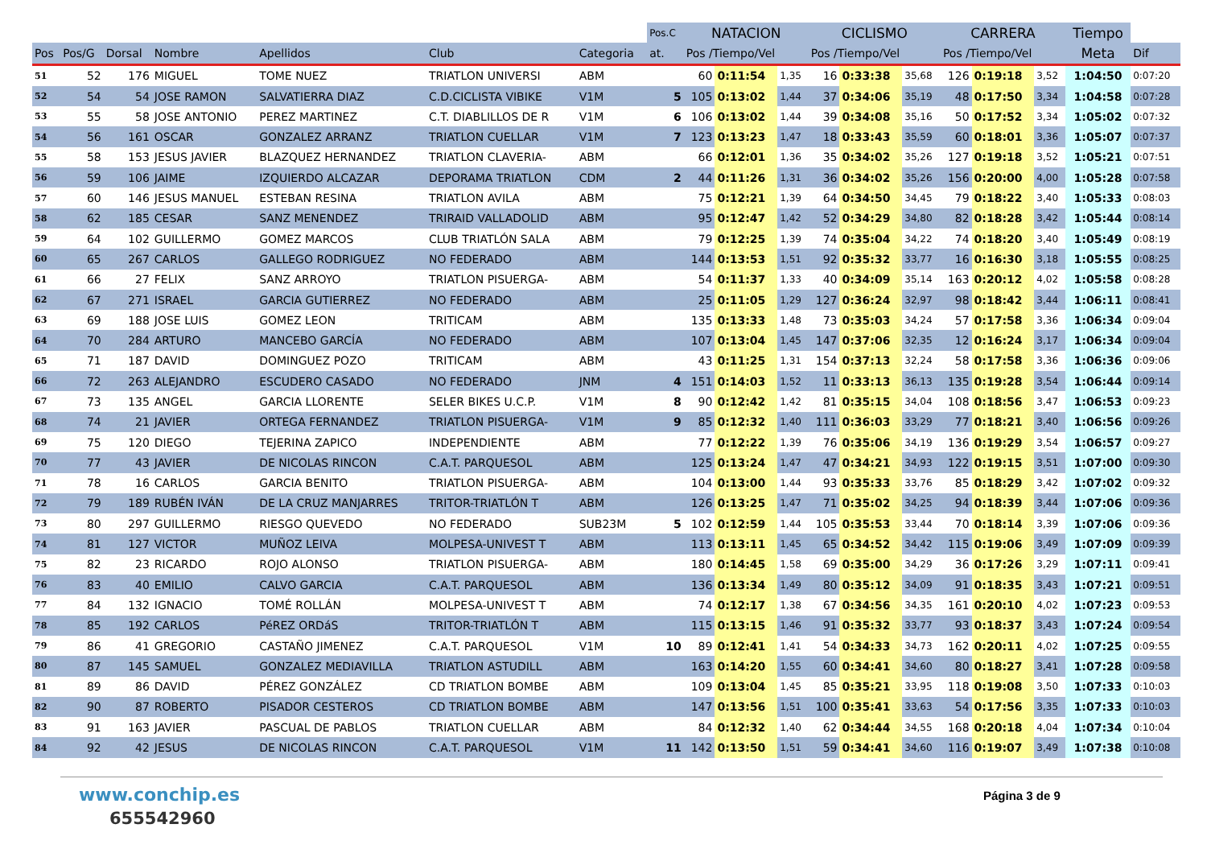| | | | | | | | Pos.C | NATACION | | | CICLISMO | | | CARRERA | | | Tiempo | |
| --- | --- | --- | --- | --- | --- | --- | --- | --- | --- | --- | --- | --- | --- | --- | --- | --- | --- | --- |
| Pos | Pos/G | Dorsal | Nombre | Apellidos | Club | Categoria | at. | Pos /Tiempo/Vel | | | Pos /Tiempo/Vel | | | Pos /Tiempo/Vel | | | Meta | Dif |
| 51 | 52 | 176 | MIGUEL | TOME NUEZ | TRIATLON UNIVERSI | ABM | | 60 | 0:11:54 | 1,35 | 16 | 0:33:38 | 35,68 | 126 | 0:19:18 | 3,52 | 1:04:50 | 0:07:20 |
| 52 | 54 | 54 | JOSE RAMON | SALVATIERRA DIAZ | C.D.CICLISTA VIBIKE | V1M | 5 | 105 | 0:13:02 | 1,44 | 37 | 0:34:06 | 35,19 | 48 | 0:17:50 | 3,34 | 1:04:58 | 0:07:28 |
| 53 | 55 | 58 | JOSE ANTONIO | PEREZ MARTINEZ | C.T. DIABLILLOS DE R | V1M | 6 | 106 | 0:13:02 | 1,44 | 39 | 0:34:08 | 35,16 | 50 | 0:17:52 | 3,34 | 1:05:02 | 0:07:32 |
| 54 | 56 | 161 | OSCAR | GONZALEZ ARRANZ | TRIATLON CUELLAR | V1M | 7 | 123 | 0:13:23 | 1,47 | 18 | 0:33:43 | 35,59 | 60 | 0:18:01 | 3,36 | 1:05:07 | 0:07:37 |
| 55 | 58 | 153 | JESUS JAVIER | BLAZQUEZ HERNANDEZ | TRIATLON CLAVERIA- | ABM | | 66 | 0:12:01 | 1,36 | 35 | 0:34:02 | 35,26 | 127 | 0:19:18 | 3,52 | 1:05:21 | 0:07:51 |
| 56 | 59 | 106 | JAIME | IZQUIERDO ALCAZAR | DEPORAMA TRIATLON | CDM | 2 | 44 | 0:11:26 | 1,31 | 36 | 0:34:02 | 35,26 | 156 | 0:20:00 | 4,00 | 1:05:28 | 0:07:58 |
| 57 | 60 | 146 | JESUS MANUEL | ESTEBAN RESINA | TRIATLON AVILA | ABM | | 75 | 0:12:21 | 1,39 | 64 | 0:34:50 | 34,45 | 79 | 0:18:22 | 3,40 | 1:05:33 | 0:08:03 |
| 58 | 62 | 185 | CESAR | SANZ MENENDEZ | TRIRAID VALLADOLID | ABM | | 95 | 0:12:47 | 1,42 | 52 | 0:34:29 | 34,80 | 82 | 0:18:28 | 3,42 | 1:05:44 | 0:08:14 |
| 59 | 64 | 102 | GUILLERMO | GOMEZ MARCOS | CLUB TRIATLÓN SALA | ABM | | 79 | 0:12:25 | 1,39 | 74 | 0:35:04 | 34,22 | 74 | 0:18:20 | 3,40 | 1:05:49 | 0:08:19 |
| 60 | 65 | 267 | CARLOS | GALLEGO RODRIGUEZ | NO FEDERADO | ABM | | 144 | 0:13:53 | 1,51 | 92 | 0:35:32 | 33,77 | 16 | 0:16:30 | 3,18 | 1:05:55 | 0:08:25 |
| 61 | 66 | 27 | FELIX | SANZ ARROYO | TRIATLON PISUERGA- | ABM | | 54 | 0:11:37 | 1,33 | 40 | 0:34:09 | 35,14 | 163 | 0:20:12 | 4,02 | 1:05:58 | 0:08:28 |
| 62 | 67 | 271 | ISRAEL | GARCIA GUTIERREZ | NO FEDERADO | ABM | | 25 | 0:11:05 | 1,29 | 127 | 0:36:24 | 32,97 | 98 | 0:18:42 | 3,44 | 1:06:11 | 0:08:41 |
| 63 | 69 | 188 | JOSE LUIS | GOMEZ LEON | TRITICAM | ABM | | 135 | 0:13:33 | 1,48 | 73 | 0:35:03 | 34,24 | 57 | 0:17:58 | 3,36 | 1:06:34 | 0:09:04 |
| 64 | 70 | 284 | ARTURO | MANCEBO GARCÍA | NO FEDERADO | ABM | | 107 | 0:13:04 | 1,45 | 147 | 0:37:06 | 32,35 | 12 | 0:16:24 | 3,17 | 1:06:34 | 0:09:04 |
| 65 | 71 | 187 | DAVID | DOMINGUEZ POZO | TRITICAM | ABM | | 43 | 0:11:25 | 1,31 | 154 | 0:37:13 | 32,24 | 58 | 0:17:58 | 3,36 | 1:06:36 | 0:09:06 |
| 66 | 72 | 263 | ALEJANDRO | ESCUDERO CASADO | NO FEDERADO | JNM | 4 | 151 | 0:14:03 | 1,52 | 11 | 0:33:13 | 36,13 | 135 | 0:19:28 | 3,54 | 1:06:44 | 0:09:14 |
| 67 | 73 | 135 | ANGEL | GARCIA LLORENTE | SELER BIKES U.C.P. | V1M | 8 | 90 | 0:12:42 | 1,42 | 81 | 0:35:15 | 34,04 | 108 | 0:18:56 | 3,47 | 1:06:53 | 0:09:23 |
| 68 | 74 | 21 | JAVIER | ORTEGA FERNANDEZ | TRIATLON PISUERGA- | V1M | 9 | 85 | 0:12:32 | 1,40 | 111 | 0:36:03 | 33,29 | 77 | 0:18:21 | 3,40 | 1:06:56 | 0:09:26 |
| 69 | 75 | 120 | DIEGO | TEJERINA ZAPICO | INDEPENDIENTE | ABM | | 77 | 0:12:22 | 1,39 | 76 | 0:35:06 | 34,19 | 136 | 0:19:29 | 3,54 | 1:06:57 | 0:09:27 |
| 70 | 77 | 43 | JAVIER | DE NICOLAS RINCON | C.A.T. PARQUESOL | ABM | | 125 | 0:13:24 | 1,47 | 47 | 0:34:21 | 34,93 | 122 | 0:19:15 | 3,51 | 1:07:00 | 0:09:30 |
| 71 | 78 | 16 | CARLOS | GARCIA BENITO | TRIATLON PISUERGA- | ABM | | 104 | 0:13:00 | 1,44 | 93 | 0:35:33 | 33,76 | 85 | 0:18:29 | 3,42 | 1:07:02 | 0:09:32 |
| 72 | 79 | 189 | RUBÉN IVÁN | DE LA CRUZ MANJARRES | TRITOR-TRIATLÓN T | ABM | | 126 | 0:13:25 | 1,47 | 71 | 0:35:02 | 34,25 | 94 | 0:18:39 | 3,44 | 1:07:06 | 0:09:36 |
| 73 | 80 | 297 | GUILLERMO | RIESGO QUEVEDO | NO FEDERADO | SUB23M | 5 | 102 | 0:12:59 | 1,44 | 105 | 0:35:53 | 33,44 | 70 | 0:18:14 | 3,39 | 1:07:06 | 0:09:36 |
| 74 | 81 | 127 | VICTOR | MUÑOZ LEIVA | MOLPESA-UNIVEST T | ABM | | 113 | 0:13:11 | 1,45 | 65 | 0:34:52 | 34,42 | 115 | 0:19:06 | 3,49 | 1:07:09 | 0:09:39 |
| 75 | 82 | 23 | RICARDO | ROJO ALONSO | TRIATLON PISUERGA- | ABM | | 180 | 0:14:45 | 1,58 | 69 | 0:35:00 | 34,29 | 36 | 0:17:26 | 3,29 | 1:07:11 | 0:09:41 |
| 76 | 83 | 40 | EMILIO | CALVO GARCIA | C.A.T. PARQUESOL | ABM | | 136 | 0:13:34 | 1,49 | 80 | 0:35:12 | 34,09 | 91 | 0:18:35 | 3,43 | 1:07:21 | 0:09:51 |
| 77 | 84 | 132 | IGNACIO | TOMÉ ROLLÁN | MOLPESA-UNIVEST T | ABM | | 74 | 0:12:17 | 1,38 | 67 | 0:34:56 | 34,35 | 161 | 0:20:10 | 4,02 | 1:07:23 | 0:09:53 |
| 78 | 85 | 192 | CARLOS | PéREZ ORDáS | TRITOR-TRIATLÓN T | ABM | | 115 | 0:13:15 | 1,46 | 91 | 0:35:32 | 33,77 | 93 | 0:18:37 | 3,43 | 1:07:24 | 0:09:54 |
| 79 | 86 | 41 | GREGORIO | CASTAÑO JIMENEZ | C.A.T. PARQUESOL | V1M | 10 | 89 | 0:12:41 | 1,41 | 54 | 0:34:33 | 34,73 | 162 | 0:20:11 | 4,02 | 1:07:25 | 0:09:55 |
| 80 | 87 | 145 | SAMUEL | GONZALEZ MEDIAVILLA | TRIATLON ASTUDILL | ABM | | 163 | 0:14:20 | 1,55 | 60 | 0:34:41 | 34,60 | 80 | 0:18:27 | 3,41 | 1:07:28 | 0:09:58 |
| 81 | 89 | 86 | DAVID | PÉREZ GONZÁLEZ | CD TRIATLON BOMBE | ABM | | 109 | 0:13:04 | 1,45 | 85 | 0:35:21 | 33,95 | 118 | 0:19:08 | 3,50 | 1:07:33 | 0:10:03 |
| 82 | 90 | 87 | ROBERTO | PISADOR CESTEROS | CD TRIATLON BOMBE | ABM | | 147 | 0:13:56 | 1,51 | 100 | 0:35:41 | 33,63 | 54 | 0:17:56 | 3,35 | 1:07:33 | 0:10:03 |
| 83 | 91 | 163 | JAVIER | PASCUAL DE PABLOS | TRIATLON CUELLAR | ABM | | 84 | 0:12:32 | 1,40 | 62 | 0:34:44 | 34,55 | 168 | 0:20:18 | 4,04 | 1:07:34 | 0:10:04 |
| 84 | 92 | 42 | JESUS | DE NICOLAS RINCON | C.A.T. PARQUESOL | V1M | 11 | 142 | 0:13:50 | 1,51 | 59 | 0:34:41 | 34,60 | 116 | 0:19:07 | 3,49 | 1:07:38 | 0:10:08 |
www.conchip.es
655542960
Página 3 de 9